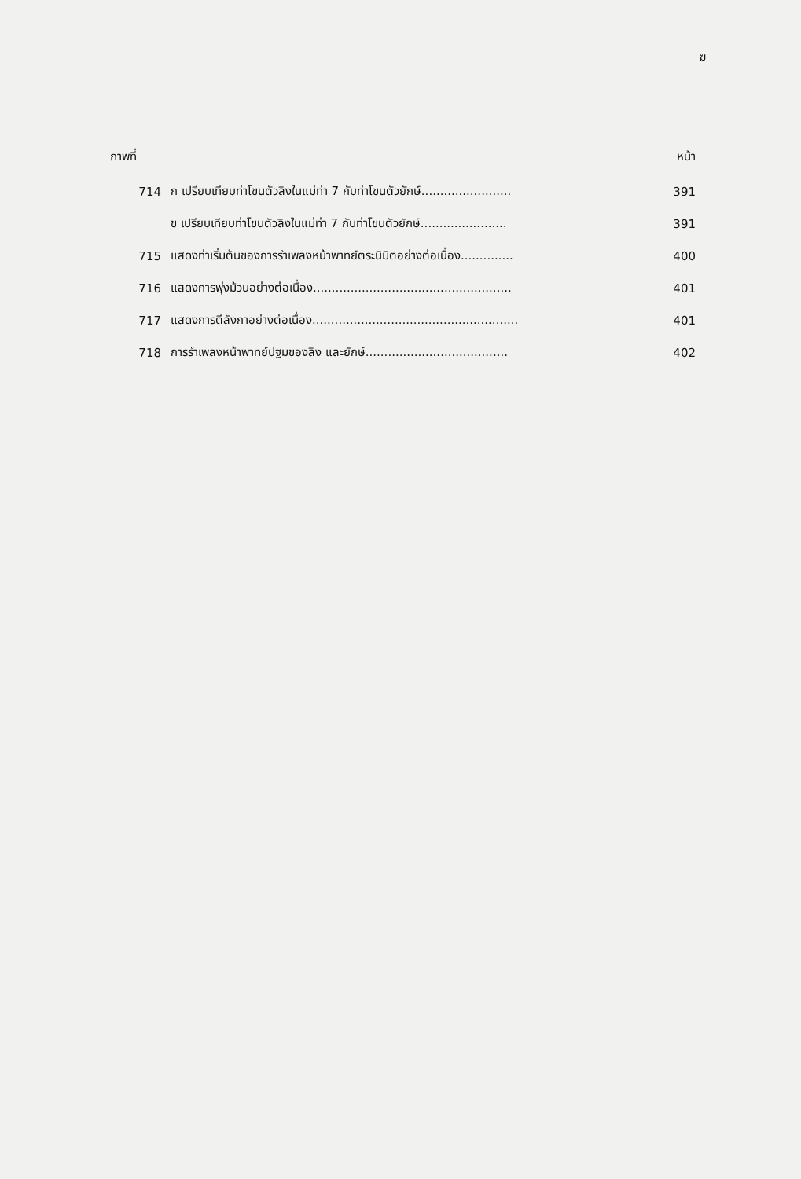ฆ
ภาพที่ หน้า
714 ก เปรียบเทียบท่าโขนตัวลิงในแม่ท่า 7 กับท่าโขนตัวยักษ์........................ 391
ข เปรียบเทียบท่าโขนตัวลิงในแม่ท่า 7 กับท่าโขนตัวยักษ์....................... 391
715 แสดงท่าเริ่มต้นของการรำเพลงหน้าพาทย์ตระนิมิตอย่างต่อเนื่อง.............. 400
716 แสดงการพุ่งม้วนอย่างต่อเนื่อง..................................................... 401
717 แสดงการตีลังกาอย่างต่อเนื่อง....................................................... 401
718 การรำเพลงหน้าพาทย์ปฐมของลิง และยักษ์...................................... 402